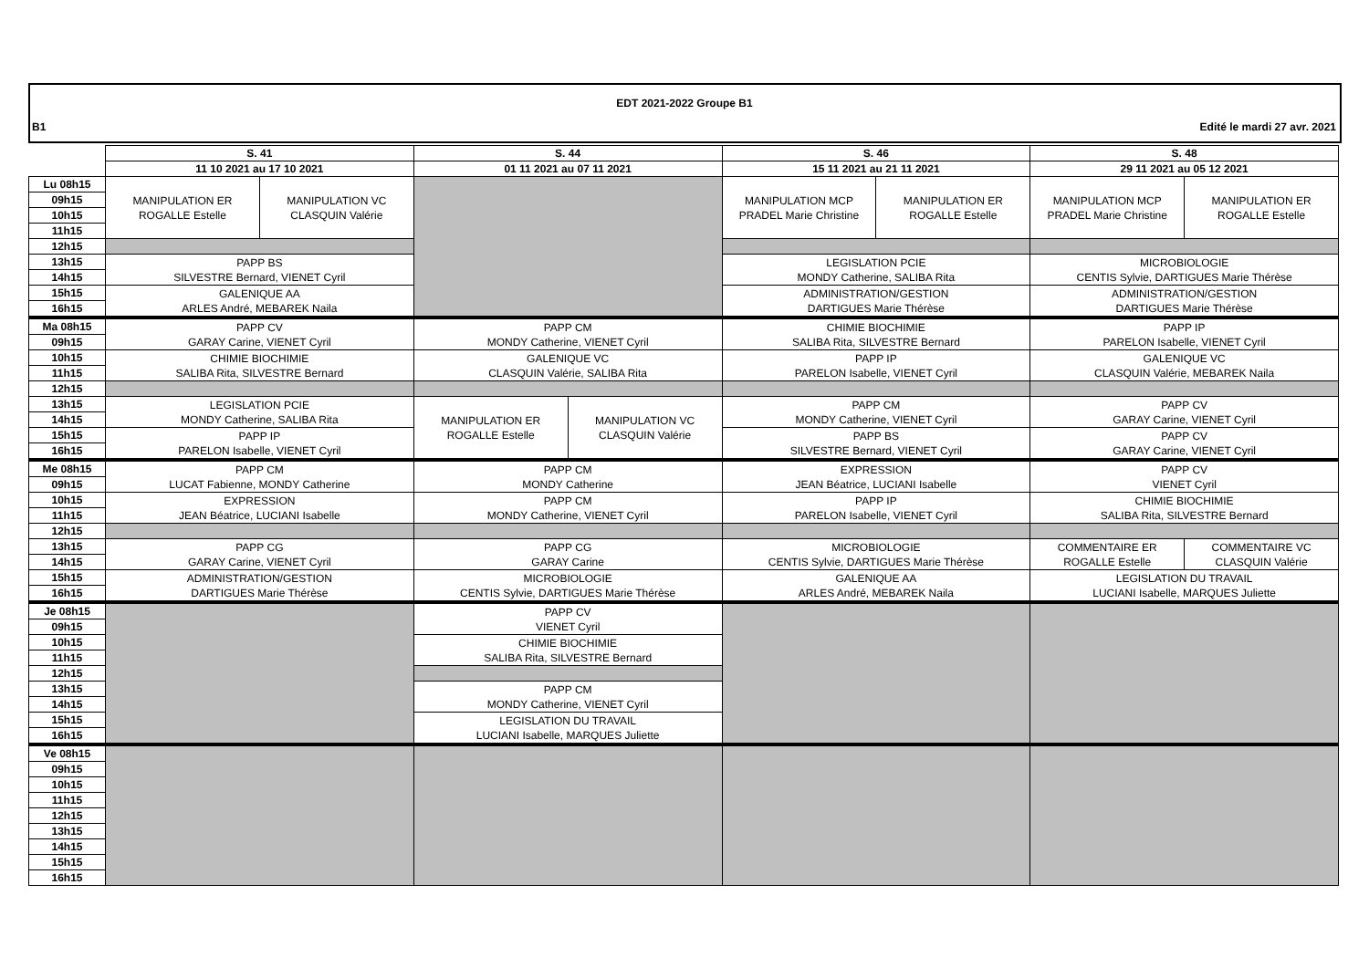EDT 2021-2022 Groupe B1
B1 Edité le mardi 27 avr. 2021
| | S. 41 | | S. 44 | | S. 46 | | S. 48 | |
| | 11 10 2021 au 17 10 2021 | | 01 11 2021 au 07 11 2021 | | 15 11 2021 au 21 11 2021 | | 29 11 2021 au 05 12 2021 | |
| Lu 08h15 | MANIPULATION ER ROGALLE Estelle | MANIPULATION VC CLASQUIN Valérie | | | MANIPULATION MCP PRADEL Marie Christine | MANIPULATION ER ROGALLE Estelle | MANIPULATION MCP PRADEL Marie Christine | MANIPULATION ER ROGALLE Estelle |
| 09h15 | | | | | | | | |
| 10h15 | | | | | | | | |
| 11h15 | | | | | | | | |
| 12h15 | | | | | | | | |
| 13h15 | PAPP BS SILVESTRE Bernard, VIENET Cyril | | | | LEGISLATION PCIE MONDY Catherine, SALIBA Rita | | MICROBIOLOGIE CENTIS Sylvie, DARTIGUES Marie Thérèse | |
| 14h15 | | | | | | | | |
| 15h15 | GALENIQUE AA ARLES André, MEBAREK Naila | | | | ADMINISTRATION/GESTION DARTIGUES Marie Thérèse | | ADMINISTRATION/GESTION DARTIGUES Marie Thérèse | |
| 16h15 | | | | | | | | |
| Ma 08h15 | PAPP CV GARAY Carine, VIENET Cyril | | PAPP CM MONDY Catherine, VIENET Cyril | | CHIMIE BIOCHIMIE SALIBA Rita, SILVESTRE Bernard | | PAPP IP PARELON Isabelle, VIENET Cyril | |
| 09h15 | | | | | | | | |
| 10h15 | CHIMIE BIOCHIMIE SALIBA Rita, SILVESTRE Bernard | | GALENIQUE VC CLASQUIN Valérie, SALIBA Rita | | PAPP IP PARELON Isabelle, VIENET Cyril | | GALENIQUE VC CLASQUIN Valérie, MEBAREK Naila | |
| 11h15 | | | | | | | | |
| 12h15 | | | | | | | | |
| 13h15 | LEGISLATION PCIE MONDY Catherine, SALIBA Rita | | MANIPULATION ER ROGALLE Estelle | MANIPULATION VC CLASQUIN Valérie | PAPP CM MONDY Catherine, VIENET Cyril | | PAPP CV GARAY Carine, VIENET Cyril | |
| 14h15 | | | | | | | | |
| 15h15 | PAPP IP PARELON Isabelle, VIENET Cyril | | | | PAPP BS SILVESTRE Bernard, VIENET Cyril | | PAPP CV GARAY Carine, VIENET Cyril | |
| 16h15 | | | | | | | | |
| Me 08h15 | PAPP CM LUCAT Fabienne, MONDY Catherine | | PAPP CM MONDY Catherine | | EXPRESSION JEAN Béatrice, LUCIANI Isabelle | | PAPP CV VIENET Cyril | |
| 09h15 | | | | | | | | |
| 10h15 | EXPRESSION JEAN Béatrice, LUCIANI Isabelle | | PAPP CM MONDY Catherine, VIENET Cyril | | PAPP IP PARELON Isabelle, VIENET Cyril | | CHIMIE BIOCHIMIE SALIBA Rita, SILVESTRE Bernard | |
| 11h15 | | | | | | | | |
| 12h15 | | | | | | | | |
| 13h15 | PAPP CG GARAY Carine, VIENET Cyril | | PAPP CG GARAY Carine | | MICROBIOLOGIE CENTIS Sylvie, DARTIGUES Marie Thérèse | | COMMENTAIRE ER ROGALLE Estelle | COMMENTAIRE VC CLASQUIN Valérie |
| 14h15 | | | | | | | | |
| 15h15 | ADMINISTRATION/GESTION DARTIGUES Marie Thérèse | | MICROBIOLOGIE CENTIS Sylvie, DARTIGUES Marie Thérèse | | GALENIQUE AA ARLES André, MEBAREK Naila | | LEGISLATION DU TRAVAIL LUCIANI Isabelle, MARQUES Juliette | |
| 16h15 | | | | | | | | |
| Je 08h15 | | | PAPP CV VIENET Cyril | | | | | |
| 09h15 | | | | | | | | |
| 10h15 | | | CHIMIE BIOCHIMIE SALIBA Rita, SILVESTRE Bernard | | | | | |
| 11h15 | | | | | | | | |
| 12h15 | | | | | | | | |
| 13h15 | | | PAPP CM MONDY Catherine, VIENET Cyril | | | | | |
| 14h15 | | | | | | | | |
| 15h15 | | | LEGISLATION DU TRAVAIL LUCIANI Isabelle, MARQUES Juliette | | | | | |
| 16h15 | | | | | | | | |
| Ve 08h15 | | | | | | | | |
| 09h15 | | | | | | | | |
| 10h15 | | | | | | | | |
| 11h15 | | | | | | | | |
| 12h15 | | | | | | | | |
| 13h15 | | | | | | | | |
| 14h15 | | | | | | | | |
| 15h15 | | | | | | | | |
| 16h15 | | | | | | | | |